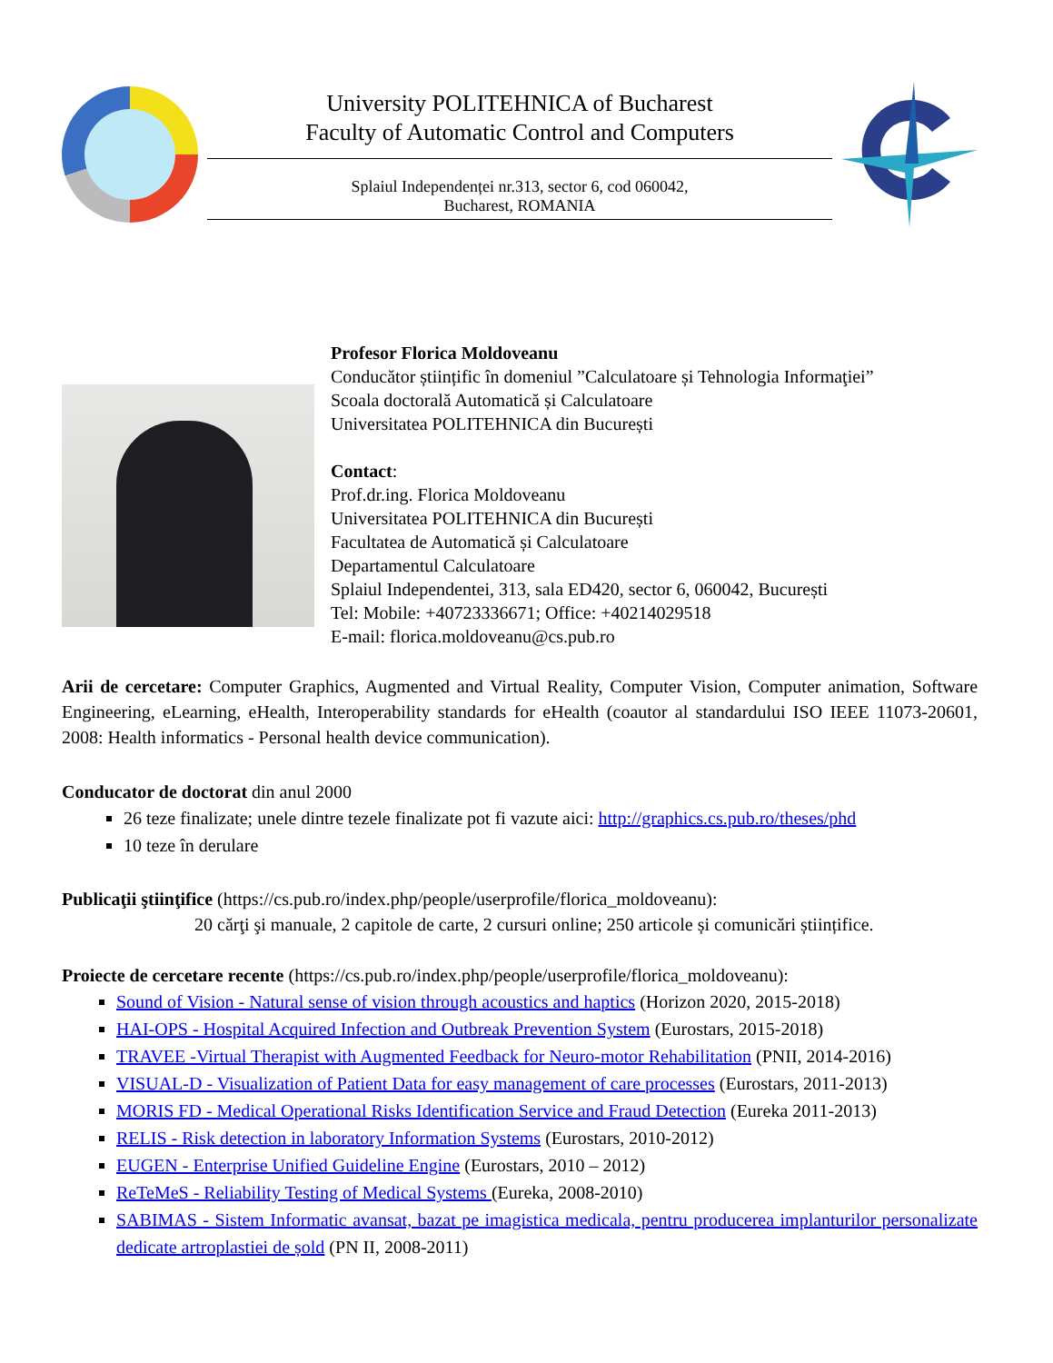University POLITEHNICA of Bucharest
Faculty of Automatic Control and Computers
Splaiul Independenței nr.313, sector 6, cod 060042,
Bucharest, ROMANIA
Profesor Florica Moldoveanu
Conducător științific în domeniul ”Calculatoare și Tehnologia Informaţiei”
Scoala doctorală Automatică și Calculatoare
Universitatea POLITEHNICA din București
Contact:
Prof.dr.ing. Florica Moldoveanu
Universitatea POLITEHNICA din București
Facultatea de Automatică și Calculatoare
Departamentul Calculatoare
Splaiul Independentei, 313, sala ED420, sector 6, 060042, București
Tel: Mobile: +40723336671; Office: +40214029518
E-mail: florica.moldoveanu@cs.pub.ro
Arii de cercetare: Computer Graphics, Augmented and Virtual Reality, Computer Vision, Computer animation, Software Engineering, eLearning, eHealth, Interoperability standards for eHealth (coautor al standardului ISO IEEE 11073-20601, 2008: Health informatics - Personal health device communication).
Conducator de doctorat din anul 2000
26 teze finalizate; unele dintre tezele finalizate pot fi vazute aici: http://graphics.cs.pub.ro/theses/phd
10 teze în derulare
Publicaţii ştiinţifice (https://cs.pub.ro/index.php/people/userprofile/florica_moldoveanu):
20 cărţi şi manuale, 2 capitole de carte, 2 cursuri online; 250 articole și comunicări științifice.
Proiecte de cercetare recente (https://cs.pub.ro/index.php/people/userprofile/florica_moldoveanu):
Sound of Vision - Natural sense of vision through acoustics and haptics (Horizon 2020, 2015-2018)
HAI-OPS - Hospital Acquired Infection and Outbreak Prevention System (Eurostars, 2015-2018)
TRAVEE -Virtual Therapist with Augmented Feedback for Neuro-motor Rehabilitation (PNII, 2014-2016)
VISUAL-D - Visualization of Patient Data for easy management of care processes (Eurostars, 2011-2013)
MORIS FD - Medical Operational Risks Identification Service and Fraud Detection (Eureka 2011-2013)
RELIS - Risk detection in laboratory Information Systems (Eurostars, 2010-2012)
EUGEN - Enterprise Unified Guideline Engine (Eurostars, 2010 – 2012)
ReTeMeS - Reliability Testing of Medical Systems (Eureka, 2008-2010)
SABIMAS - Sistem Informatic avansat, bazat pe imagistica medicala, pentru producerea implanturilor personalizate dedicate artroplastiei de șold (PN II, 2008-2011)